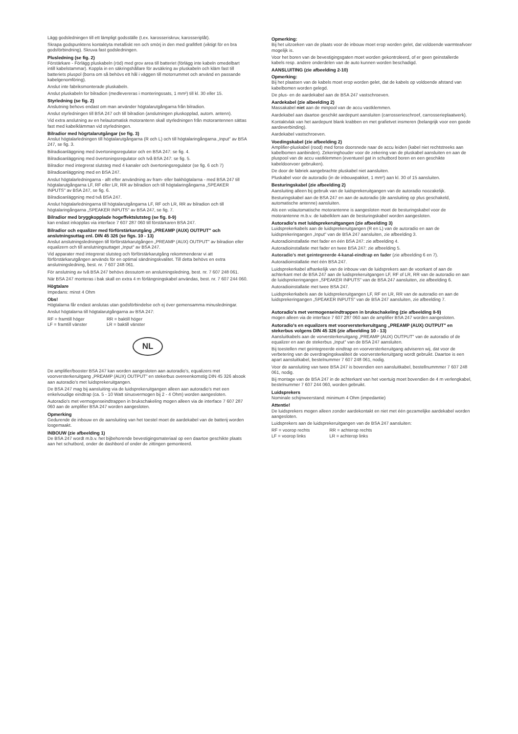Lägg godsledningen till ett lämpligt godsställe (t.ex. karosseriskruv, karosseriplåt).
Skrapa godspunktens kontaktyta metalliskt ren och smörj in den med grafitfett (viktigt för en bra godsförbindning). Skruva fast godsledningen.
Plusledning (se fig. 2)
Förstärkare - Förlägg pluskabeln (röd) med grov area till batteriet (förlägg inte kabeln omedelbart intill kabelstammar). Koppla in en säkringshållare för avsäkring av pluskabeln och kläm fast till batteriets pluspol (borra om så behövs ett hål i väggen till motorrummet och använd en passande kabelgenomföring).
Anslut inte fabriksmonterade pluskabeln.
Anslut pluskabeln for bilradion (medlevereras i monteringssats, 1 mm²) till kl. 30 eller 15.
Styrledning (se fig. 2)
Anslutning behovs endast om man använder högtalarutgångarna från bilradion.
Anslut styrledningen till BSA 247 och till bilradion (anslutningen pluskopplad, autom. antenn).
Vid extra anslutning av en helautomatisk motorantenn skall styrledningen från motorantennen sättas fast med kabelklämman vid styrledningen.
Bilradior med högrtalarutgångar (se fig. 3)
Anslut högtalarledningen till högtalarutgångarna (R och L) och till högtalaringångarna „Input" av BSA 247, se fig. 3.
Bilradioanläggning med övertoningsregulator och en BSA 247: se fig. 4.
Bilradioanläggning med övertoningsregulator och två BSA 247: se fig. 5.
Bilradior med integrerat slutsteg med 4 kanaler och övertoningsregulator (se fig. 6 och 7)
Bilradioanläggning med en BSA 247.
Anslut högtalarledningarna - allt efter användning av fram- eller bakhögtalarna - med BSA 247 till högtalarutgångarna LF, RF eller LR, RR av bilradion och till högtalaringångarna „SPEAKER INPUTS" av BSA 247, se fig. 6.
Bilradioanläggning med två BSA 247.
Anslut högtalarledningarna till högtalarutgångarna LF, RF och LR, RR av bilradion och till högtalaringångarna „SPEAKER INPUTS" av BSA 247, se fig. 7.
Bilradior med bryggkopplade hogeffektslutsteg (se fig. 8-9)
kan endast inkopplas via interface 7 607 287 060 till förstärkaren BSA 247.
Bilradior och equalizer med förförstärkarutgång „PREAMP (AUX) OUTPUT" och anslutningsuttag enl. DIN 45 326 (se figs. 10 - 13)
Anslut anslutningsledningen till förförstärkarutgången „PREAMP (AUX) OUTPUT" av bilradion eller equalizern och till anslutningsuttaget „Input" av BSA 247.
Vid apparater med integrerat slutsteg och förförstärkarutgång rekommenderar vi att förförstärkarutgången används för en optimal sändningskvalitet. Till detta behövs en extra anslutningsledning, best. nr. 7 607 248 061.
För anslutning av två BSA 247 behövs dessutom en anslutningsledning, best. nr. 7 607 248 061.
När BSA 247 monteras i bak skall en extra 4 m förlängningskabel användas, best. nr. 7 607 244 060.
Högtalare
Impedans: minst 4 Ohm
Obs!
Högtalarna får endast anslutas utan godsförbindelse och ej över gemensamma minusledningar.
Anslut högtalarna till högtalarutgångarna av BSA 247:
| RF = framtill höger | RR = baktill höger |
| LF = framtill vänster | LR = baktill vänster |
NL
De amplifier/booster BSA 247 kan worden aangesloten aan autoradio's, equalizers met voorversterkeruitgang „PREAMP (AUX) OUTPUT" en stekerbus overeenkomstig DIN 45 326 alsook aan autoradio's met luidsprekeruitgangen.
De BSA 247 mag bij aansluiting via de luidsprekeruitgangen alleen aan autoradio's met een enkelvoudige eindtrap (ca. 5 - 10 Watt sinusvermogen bij 2 - 4 Ohm) worden aangesloten.
Autoradio's met vermogenseindtrappen in brukschakeling mogen alleen via de interface 7 607 287 060 aan de amplifier BSA 247 worden aangesloten.
Opmerking
Gedurende de inbouw en de aansluiting van het toestel moet de aardekabel van de batterij worden losgemaakt.
INBOUW (zie afbeelding 1)
De BSA 247 wordt m.b.v. het bijbehorende bevestigingsmateriaal op een daartoe geschikte plaats aan het schutbord, onder de dashbord of onder de zittingen gemonteerd.
Opmerking:
Bij het uitzoeken van de plaats voor de inbouw moet erop worden gelet, dat voldoende warmteafvoer mogelijk is.
Voor het boren van de bevestigingsgaten moet worden gekontroleerd, of er geen geinstallerde kabels resp. andere onderdelen van de auto kunnen worden beschadigd.
AANSLUITING (zie afbeelding 2-10)
Opmerking:
Bij het plaatsen van de kabels moet erop worden gelet, dat de kabels op voldoende afstand van kabelbomen worden gelegd.
De plus- en de aardekabel aan de BSA 247 vastschroeven.
Aardekabel (zie albeelding 2)
Massakabel niet aan de minpool van de accu vastklemmen.
Aardekabel aan daartoe geschikt aardepunt aansluiten (carrosserieschroef, carrosserieplaatwerk).
Kontaktvlak van het aardepunt blank krabben en met grafietvet insmeren (belangrijk voor een goede aardeverbinding).
Aardekabel vastschroeven.
Voedingskabel (zie afbeelding 2)
Amplifier-pluskabel (rood) med forse doorsnede naar de accu leiden (kabel niet rechtstreeks aan kabelbomen aanbinden). Zekeringhouder voor de zekering van de pluskabel aansluiten en aan de pluspool van de accu vastklemmen (eventueel gat in schutbord boren en een geschikte kabeldoorvoer gebruiken).
De door de fabriek aangebrachte pluskabel niet aansluiten.
Pluskabel voor de autoradio (in de inbouwpakket, 1 mm²) aan kl. 30 of 15 aansluiten.
Besturingskabel (zie afbeelding 2)
Aansluiting alleen bij gebruik van de luidsprekeruitgangen van de autoradio noozakelijk.
Besturingskabel aan de BSA 247 en aan de autoradio (de aansluiting op plus geschakeld, automatische antenne) aansluiten.
Als een volautomatische motorantenne is aangesloten moet de besturingskabel voor de motorantenne m.b.v. de kabelklem aan de besturingskabel worden aangesloten.
Autoradio's met luidsprekeruitgangen (zie afbeelding 3)
Luidsprekerkabels aan de luidsprekeruitgangen (R en L) van de autoradio en aan de luidsprekeringangen „Input" van de BSA 247 aansluiten, zie afbeelding 3.
Autoradioinstallatie met fader en één BSA 247: zie afbeelding 4.
Autoradioinstallatie met fader en twee BSA 247: zie afbeelding 5.
Autoradio's met geintegreerde 4-kanal-eindtrap en fader (zie afbeelding 6 en 7).
Autoradioinstallatie met één BSA 247.
Luidsprekerkabel afhankelijk van de inbouw van de luidsprekers aan de voorkant of aan de achterkant met de BSA 247 aan de luidsprekeruitgangen LF, RF of LR, RR van de autoradio en aan de luidsprekeringangen „SPEAKER INPUTS" van de BSA 247 aansluiten, zie afbeelding 6.
Autoradioinstallatie met twee BSA 247.
Luidsprekerkabels aan de luidsprekeruitgangen LF, RF en LR, RR van de autoradio en aan de luidsprekeringangen „SPEAKER INPUTS" van de BSA 247 aansluiten, zie afbeelding 7.
Autoradio's met vermogenseindtrappen in brukschakeling (zie afbeelding 8-9)
mogen alleen via de interface 7 607 287 060 aan de amplifier BSA 247 worden aangesloten.
Autoradio's en equalizers met voorversterkeruitgang „PREAMP (AUX) OUTPUT" en stekerbus volgens DIN 45 326 (zie afbeelding 10 - 13)
Aansluitkabels aan de vorversterkeruitgang „PREAMP (AUX) OUTPUT" van de autoradio of de equalizer en aan de stekerbus „Input" van de BSA 247 aansluiten.
Bij toestellen met geintegreerde eindtrap en voorversterkeruitgang adviseren wij, dat voor de verbetering van de overdragingskwaliteit de voorversterkeruitgang wordt gebruikt. Daartoe is een apart aansluitkabel, bestelnummer 7 607 248 061, nodig.
Voor de aansluiting van twee BSA 247 is bovendien een aansluitkabel, bestellnummmer 7 607 248 061, nodig.
Bij montage van de BSA 247 in de achterkant van het voertuig moet bovendien de 4 m verlengkabel, bestelnummer 7 607 244 060, worden gebruikt.
Luidsprekers
Nominale schijnweerstand: minimum 4 Ohm (impedantie)
Attentie!
De luidsprekers mogen alleen zonder aardekontakt en niet met één gezamelijke aardekabel worden aangesloten.
Luidsprekers aan de luidsprekeruitgangen van de BSA 247 aansluiten:
| RF = voorop rechts | RR = achterop rechts |
| LF = voorop links | LR = achterop links |